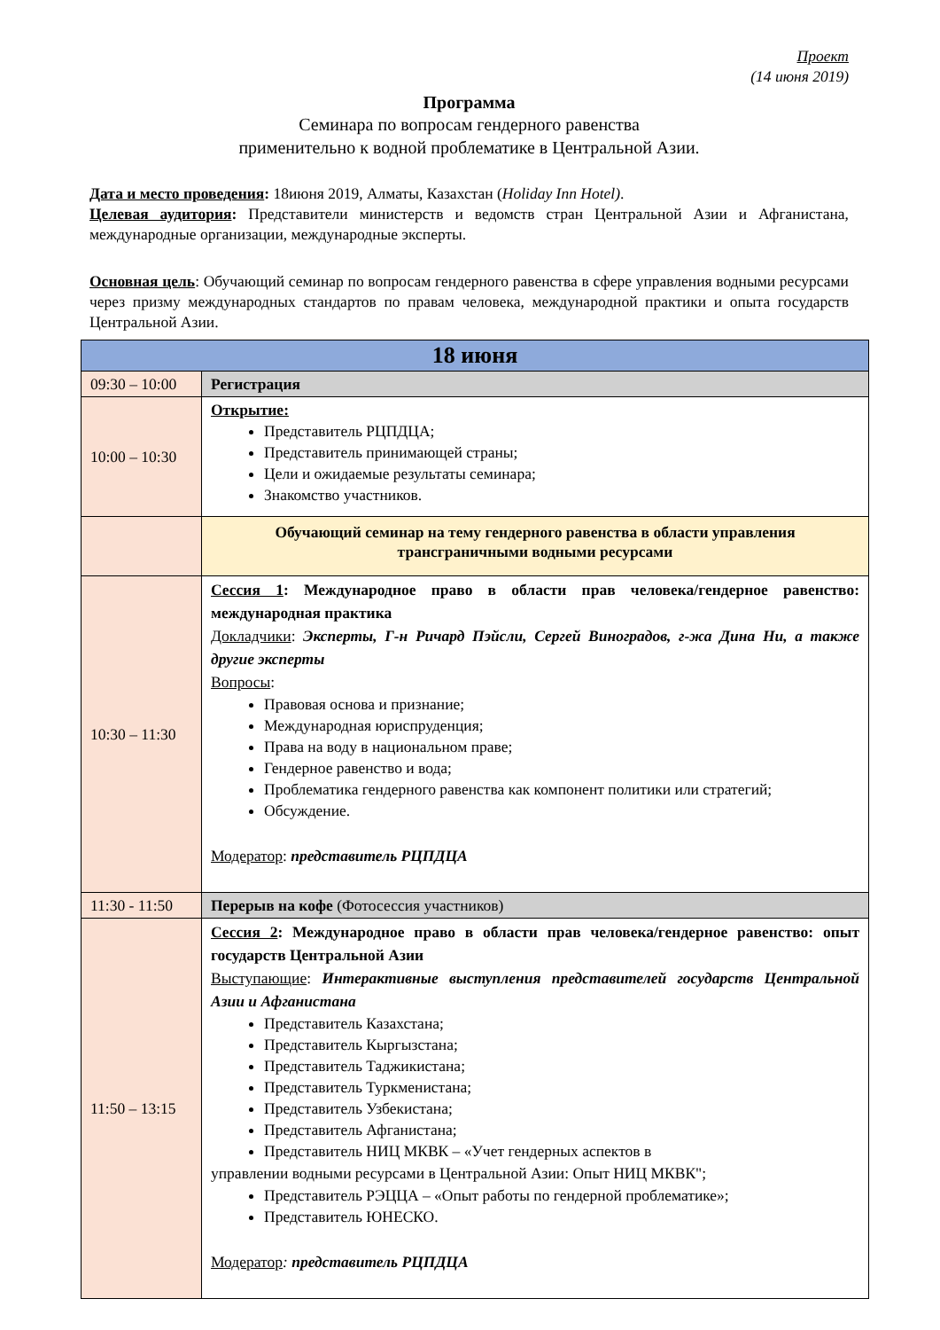Проект
(14 июня 2019)
Программа
Семинара по вопросам гендерного равенства
применительно к водной проблематике в Центральной Азии.
Дата и место проведения: 18июня 2019, Алматы, Казахстан (Holiday Inn Hotel).
Целевая аудитория: Представители министерств и ведомств стран Центральной Азии и Афганистана, международные организации, международные эксперты.
Основная цель: Обучающий семинар по вопросам гендерного равенства в сфере управления водными ресурсами через призму международных стандартов по правам человека, международной практики и опыта государств Центральной Азии.
| 18 июня | |
| 09:30 – 10:00 | Регистрация |
| 10:00 – 10:30 | Открытие: Представитель РЦПДЦА; Представитель принимающей страны; Цели и ожидаемые результаты семинара; Знакомство участников. |
| | Обучающий семинар на тему гендерного равенства в области управления трансграничными водными ресурсами |
| 10:30 – 11:30 | Сессия 1 : Международное право в области прав человека/гендерное равенство: международная практика Докладчики : Эксперты, Г-н Ричард Пэйсли, Сергей Виноградов, г-жа Дина Ни, а также другие эксперты Вопросы : Правовая основа и признание; Международная юриспруденция; Права на воду в национальном праве; Гендерное равенство и вода; Проблематика гендерного равенства как компонент политики или стратегий; Обсуждение. Модератор : представитель РЦПДЦА |
| 11:30 - 11:50 | Перерыв на кофе (Фотосессия участников) |
| 11:50 – 13:15 | Сессия 2 : Международное право в области прав человека/гендерное равенство: опыт государств Центральной Азии Выступающие : Интерактивные выступления представителей государств Центральной Азии и Афганистана Представитель Казахстана; Представитель Кыргызстана; Представитель Таджикистана; Представитель Туркменистана; Представитель Узбекистана; Представитель Афганистана; Представитель НИЦ МКВК – «Учет гендерных аспектов в управлении водными ресурсами в Центральной Азии: Опыт НИЦ МКВК"; Представитель РЭЦЦА – «Опыт работы по гендерной проблематике»; Представитель ЮНЕСКО. Модератор : представитель РЦПДЦА |